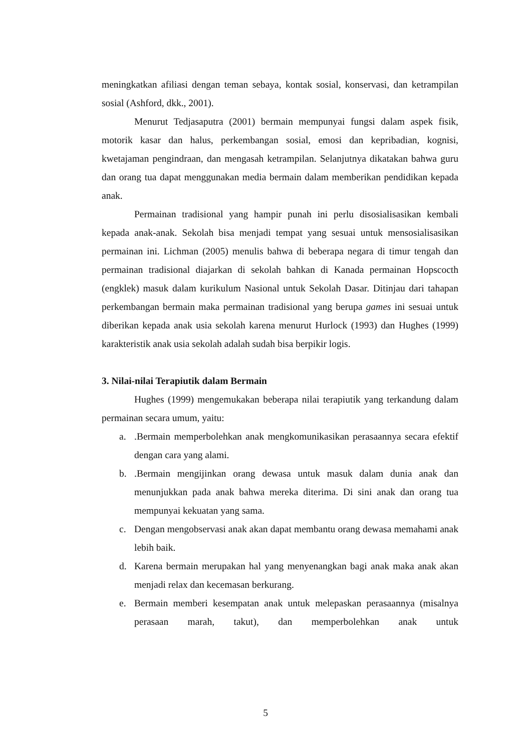meningkatkan afiliasi dengan teman sebaya, kontak sosial, konservasi, dan ketrampilan sosial (Ashford, dkk., 2001).
Menurut Tedjasaputra (2001) bermain mempunyai fungsi dalam aspek fisik, motorik kasar dan halus, perkembangan sosial, emosi dan kepribadian, kognisi, kwetajaman pengindraan, dan mengasah ketrampilan. Selanjutnya dikatakan bahwa guru dan orang tua dapat menggunakan media bermain dalam memberikan pendidikan kepada anak.
Permainan tradisional yang hampir punah ini perlu disosialisasikan kembali kepada anak-anak. Sekolah bisa menjadi tempat yang sesuai untuk mensosialisasikan permainan ini. Lichman (2005) menulis bahwa di beberapa negara di timur tengah dan permainan tradisional diajarkan di sekolah bahkan di Kanada permainan Hopscocth (engklek) masuk dalam kurikulum Nasional untuk Sekolah Dasar. Ditinjau dari tahapan perkembangan bermain maka permainan tradisional yang berupa games ini sesuai untuk diberikan kepada anak usia sekolah karena menurut Hurlock (1993) dan Hughes (1999) karakteristik anak usia sekolah adalah sudah bisa berpikir logis.
3. Nilai-nilai Terapiutik dalam Bermain
Hughes (1999) mengemukakan beberapa nilai terapiutik yang terkandung dalam permainan secara umum, yaitu:
a..Bermain memperbolehkan anak mengkomunikasikan perasaannya secara efektif dengan cara yang alami.
b..Bermain mengijinkan orang dewasa untuk masuk dalam dunia anak dan menunjukkan pada anak bahwa mereka diterima. Di sini anak dan orang tua mempunyai kekuatan yang sama.
c. Dengan mengobservasi anak akan dapat membantu orang dewasa memahami anak lebih baik.
d. Karena bermain merupakan hal yang menyenangkan bagi anak maka anak akan menjadi relax dan kecemasan berkurang.
e. Bermain memberi kesempatan anak untuk melepaskan perasaannya (misalnya perasaan marah, takut), dan memperbolehkan anak untuk
5